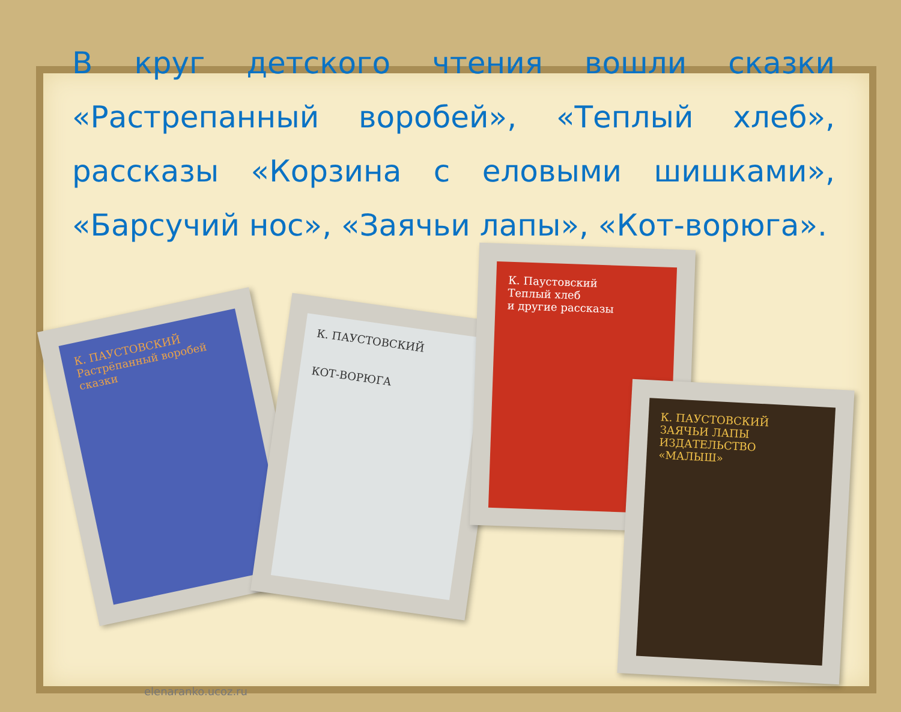В круг детского чтения вошли сказки «Растрепанный воробей», «Теплый хлеб», рассказы «Корзина с еловыми шишками», «Барсучий нос», «Заячьи лапы», «Кот-ворюга».
К. ПАУСТОВСКИЙ
Растрёпанный воробей
сказки
К. ПАУСТОВСКИЙ
КОТ-ВОРЮГА
К. Паустовский
Теплый хлеб
и другие рассказы
К. ПАУСТОВСКИЙ
ЗАЯЧЬИ ЛАПЫ
ИЗДАТЕЛЬСТВО «МАЛЫШ»
elenaranko.ucoz.ru